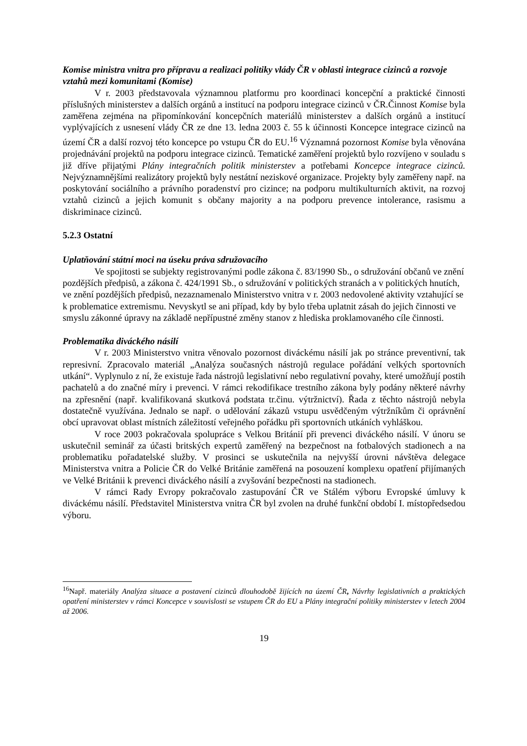Komise ministra vnitra pro přípravu a realizaci politiky vlády ČR v oblasti integrace cizinců a rozvoje vztahů mezi komunitami (Komise)
V r. 2003 představovala významnou platformu pro koordinaci koncepční a praktické činnosti příslušných ministerstev a dalších orgánů a institucí na podporu integrace cizinců v ČR.Činnost Komise byla zaměřena zejména na připomínkování koncepčních materiálů ministerstev a dalších orgánů a institucí vyplývajících z usnesení vlády ČR ze dne 13. ledna 2003 č. 55 k účinnosti Koncepce integrace cizinců na území ČR a další rozvoj této koncepce po vstupu ČR do EU.<sup>16</sup> Významná pozornost Komise byla věnována projednávání projektů na podporu integrace cizinců. Tematické zaměření projektů bylo rozvíjeno v souladu s již dříve přijatými Plány integračních politik ministerstev a potřebami Koncepce integrace cizinců. Nejvýznamnějšími realizátory projektů byly nestátní neziskové organizace. Projekty byly zaměřeny např. na poskytování sociálního a právního poradenství pro cizince; na podporu multikulturních aktivit, na rozvoj vztahů cizinců a jejich komunit s občany majority a na podporu prevence intolerance, rasismu a diskriminace cizinců.
5.2.3 Ostatní
Uplatňování státní moci na úseku práva sdružovacího
Ve spojitosti se subjekty registrovanými podle zákona č. 83/1990 Sb., o sdružování občanů ve znění pozdějších předpisů, a zákona č. 424/1991 Sb., o sdružování v politických stranách a v politických hnutích, ve znění pozdějších předpisů, nezaznamenalo Ministerstvo vnitra v r. 2003 nedovolené aktivity vztahující se k problematice extremismu. Nevyskytl se ani případ, kdy by bylo třeba uplatnit zásah do jejich činnosti ve smyslu zákonné úpravy na základě nepřípustné změny stanov z hlediska proklamovaného cíle činnosti.
Problematika diváckého násilí
V r. 2003 Ministerstvo vnitra věnovalo pozornost diváckému násilí jak po stránce preventivní, tak represivní. Zpracovalo materiál „Analýza současných nástrojů regulace pořádání velkých sportovních utkání“. Vyplynulo z ní, že existuje řada nástrojů legislativní nebo regulativní povahy, které umožňují postih pachatelů a do značné míry i prevenci. V rámci rekodifikace trestního zákona byly podány některé návrhy na zpřesnění (např. kvalifikovaná skutková podstata tr.činu. výtržnictví). Řada z těchto nástrojů nebyla dostatečně využívána. Jednalo se např. o udělování zákazů vstupu usvědčeným výtržníkům či oprávnění obcí upravovat oblast místních záležitostí veřejného pořádku při sportovních utkáních vyhláškou.
V roce 2003 pokračovala spolupráce s Velkou Británií při prevenci diváckého násilí. V únoru se uskutečnil seminář za účasti britských expertů zaměřený na bezpečnost na fotbalových stadionech a na problematiku pořadatelské služby. V prosinci se uskutečnila na nejvyšší úrovni návštěva delegace Ministerstva vnitra a Policie ČR do Velké Británie zaměřená na posouzení komplexu opatření přijímaných ve Velké Británii k prevenci diváckého násilí a zvyšování bezpečnosti na stadionech.
V rámci Rady Evropy pokračovalo zastupování ČR ve Stálém výboru Evropské úmluvy k diváckému násilí. Představitel Ministerstva vnitra ČR byl zvolen na druhé funkční období I. místopředsedou výboru.
<sup>16</sup> Např. materiály Analýza situace a postavení cizinců dlouhodobě žijících na území ČR, Návrhy legislativních a praktických opatření ministerstev v rámci Koncepce v souvislosti se vstupem ČR do EU a Plány integrační politiky ministerstev v letech 2004 až 2006.
19